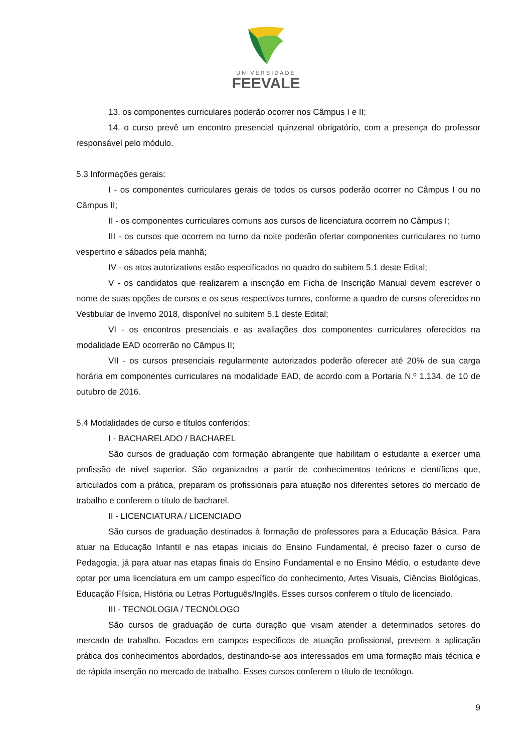UNIVERSIDADE
FEEVALE
13. os componentes curriculares poderão ocorrer nos Câmpus I e II;
14. o curso prevê um encontro presencial quinzenal obrigatório, com a presença do professor responsável pelo módulo.
5.3 Informações gerais:
I - os componentes curriculares gerais de todos os cursos poderão ocorrer no Câmpus I ou no Câmpus II;
II - os componentes curriculares comuns aos cursos de licenciatura ocorrem no Câmpus I;
III - os cursos que ocorrem no turno da noite poderão ofertar componentes curriculares no turno vespertino e sábados pela manhã;
IV - os atos autorizativos estão especificados no quadro do subitem 5.1 deste Edital;
V - os candidatos que realizarem a inscrição em Ficha de Inscrição Manual devem escrever o nome de suas opções de cursos e os seus respectivos turnos, conforme a quadro de cursos oferecidos no Vestibular de Inverno 2018, disponível no subitem 5.1 deste Edital;
VI - os encontros presenciais e as avaliações dos componentes curriculares oferecidos na modalidade EAD ocorrerão no Câmpus II;
VII - os cursos presenciais regularmente autorizados poderão oferecer até 20% de sua carga horária em componentes curriculares na modalidade EAD, de acordo com a Portaria N.º 1.134, de 10 de outubro de 2016.
5.4 Modalidades de curso e títulos conferidos:
I - BACHARELADO / BACHAREL
São cursos de graduação com formação abrangente que habilitam o estudante a exercer uma profissão de nível superior. São organizados a partir de conhecimentos teóricos e científicos que, articulados com a prática, preparam os profissionais para atuação nos diferentes setores do mercado de trabalho e conferem o título de bacharel.
II - LICENCIATURA / LICENCIADO
São cursos de graduação destinados à formação de professores para a Educação Básica. Para atuar na Educação Infantil e nas etapas iniciais do Ensino Fundamental, é preciso fazer o curso de Pedagogia, já para atuar nas etapas finais do Ensino Fundamental e no Ensino Médio, o estudante deve optar por uma licenciatura em um campo específico do conhecimento, Artes Visuais, Ciências Biológicas, Educação Física, História ou Letras Português/Inglês. Esses cursos conferem o título de licenciado.
III - TECNOLOGIA / TECNÓLOGO
São cursos de graduação de curta duração que visam atender a determinados setores do mercado de trabalho. Focados em campos específicos de atuação profissional, preveem a aplicação prática dos conhecimentos abordados, destinando-se aos interessados em uma formação mais técnica e de rápida inserção no mercado de trabalho. Esses cursos conferem o título de tecnólogo.
9